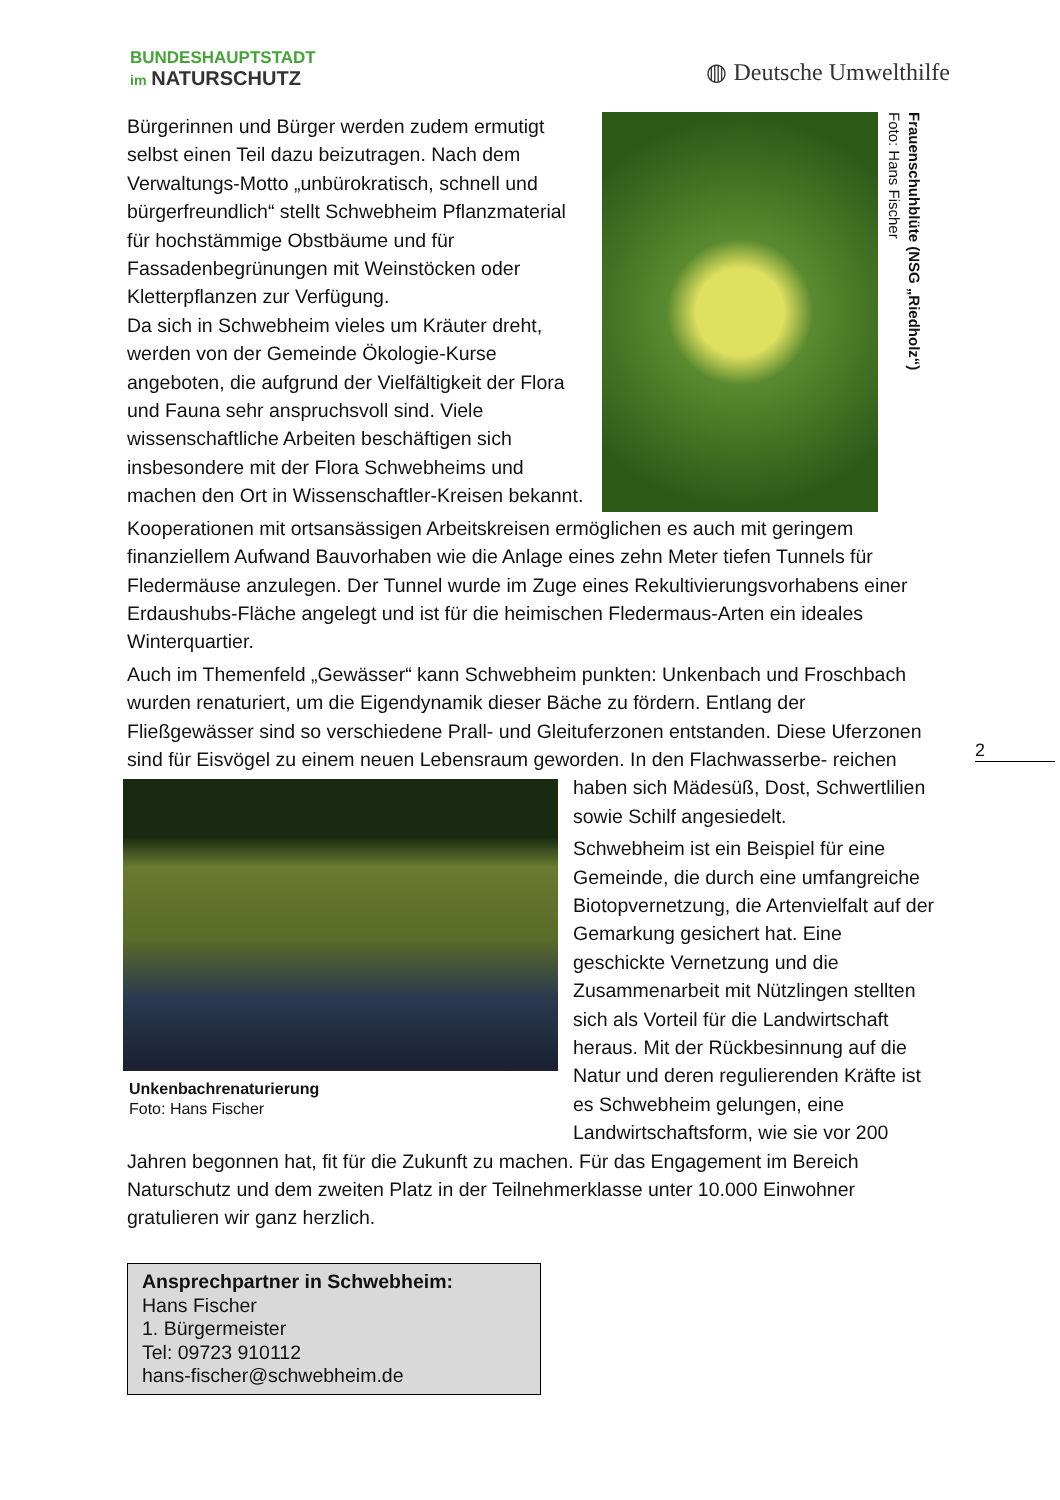BUNDESHAUPTSTADT
im NATURSCHUTZ
◍ Deutsche Umwelthilfe
Frauenschuhblüte (NSG „Riedholz“)
Foto: Hans Fischer
Bürgerinnen und Bürger werden zudem ermutigt selbst einen Teil dazu beizutragen. Nach dem Verwaltungs-Motto „unbürokratisch, schnell und bürgerfreundlich“ stellt Schwebheim Pflanzmaterial für hochstämmige Obstbäume und für Fassadenbegrünungen mit Weinstöcken oder Kletterpflanzen zur Verfügung.
Da sich in Schwebheim vieles um Kräuter dreht, werden von der Gemeinde Ökologie-Kurse angeboten, die aufgrund der Vielfältigkeit der Flora und Fauna sehr anspruchsvoll sind. Viele wissenschaftliche Arbeiten beschäftigen sich insbesondere mit der Flora Schwebheims und machen den Ort in Wissenschaftler-Kreisen bekannt.
Kooperationen mit ortsansässigen Arbeitskreisen ermöglichen es auch mit geringem finanziellem Aufwand Bauvorhaben wie die Anlage eines zehn Meter tiefen Tunnels für Fledermäuse anzulegen. Der Tunnel wurde im Zuge eines Rekultivierungsvorhabens einer Erdaushubs-Fläche angelegt und ist für die heimischen Fledermaus-Arten ein ideales Winterquartier.
Auch im Themenfeld „Gewässer“ kann Schwebheim punkten: Unkenbach und Froschbach wurden renaturiert, um die Eigendynamik dieser Bäche zu fördern. Entlang der Fließgewässer sind so verschiedene Prall- und Gleituferzonen entstanden. Diese Uferzonen sind für Eisvögel zu einem neuen Lebensraum geworden. In den Flachwasserbe-
Unkenbachrenaturierung
Foto: Hans Fischer
reichen haben sich Mädesüß, Dost, Schwertlilien sowie Schilf angesiedelt.
Schwebheim ist ein Beispiel für eine Gemeinde, die durch eine umfangreiche Biotopvernetzung, die Artenvielfalt auf der Gemarkung gesichert hat. Eine geschickte Vernetzung und die Zusammenarbeit mit Nützlingen stellten sich als Vorteil für die Landwirtschaft heraus. Mit der Rückbesinnung auf die Natur und deren regulierenden Kräfte ist es Schwebheim gelungen, eine Landwirtschaftsform, wie sie vor 200 Jahren begonnen hat, fit für die Zukunft zu machen. Für das Engagement im Bereich Naturschutz und dem zweiten Platz in der Teilnehmerklasse unter 10.000 Einwohner gratulieren wir ganz herzlich.
2
Ansprechpartner in Schwebheim:
Hans Fischer
1. Bürgermeister
Tel: 09723 910112
hans-fischer@schwebheim.de